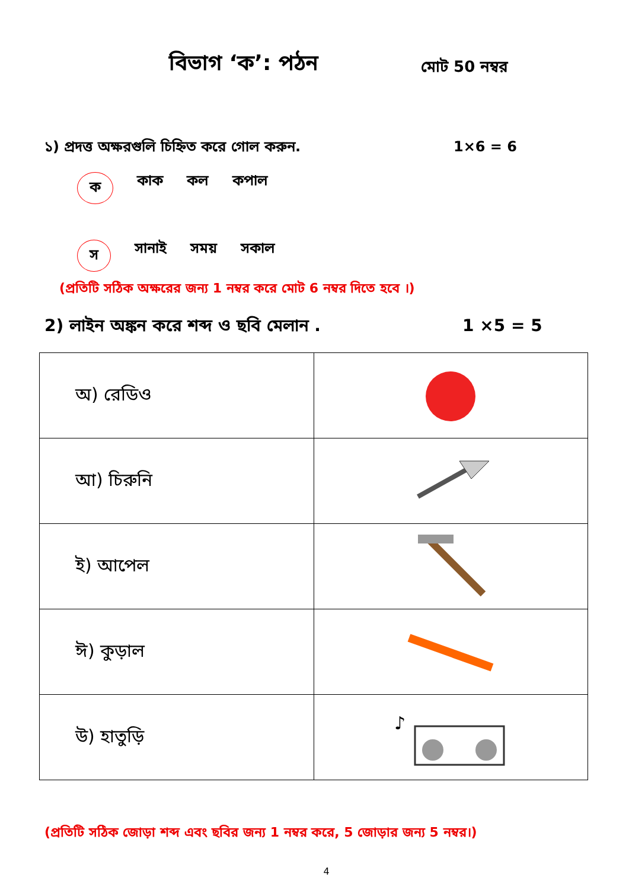বিভাগ ‘ক’: পঠন
মোট 50 নম্বর
১) প্রদত্ত অক্ষরগুলি চিহ্নিত করে গোল করুন. 1×6 = 6
ক কাক কল কপাল
স সানাই সময় সকাল
(প্রতিটি সঠিক অক্ষরের জন্য 1 নম্বর করে মোট 6 নম্বর দিতে হবে ।)
2) লাইন অঙ্কন করে শব্দ ও ছবি মেলান . 1 ×5 = 5
| অ) রেডিও | |
| আ) চিরুনি | |
| ই) আপেল | |
| ঈ) কুড়াল | |
| উ) হাতুড়ি | ♪ |
(প্রতিটি সঠিক জোড়া শব্দ এবং ছবির জন্য 1 নম্বর করে, 5 জোড়ার জন্য 5 নম্বর।)
4